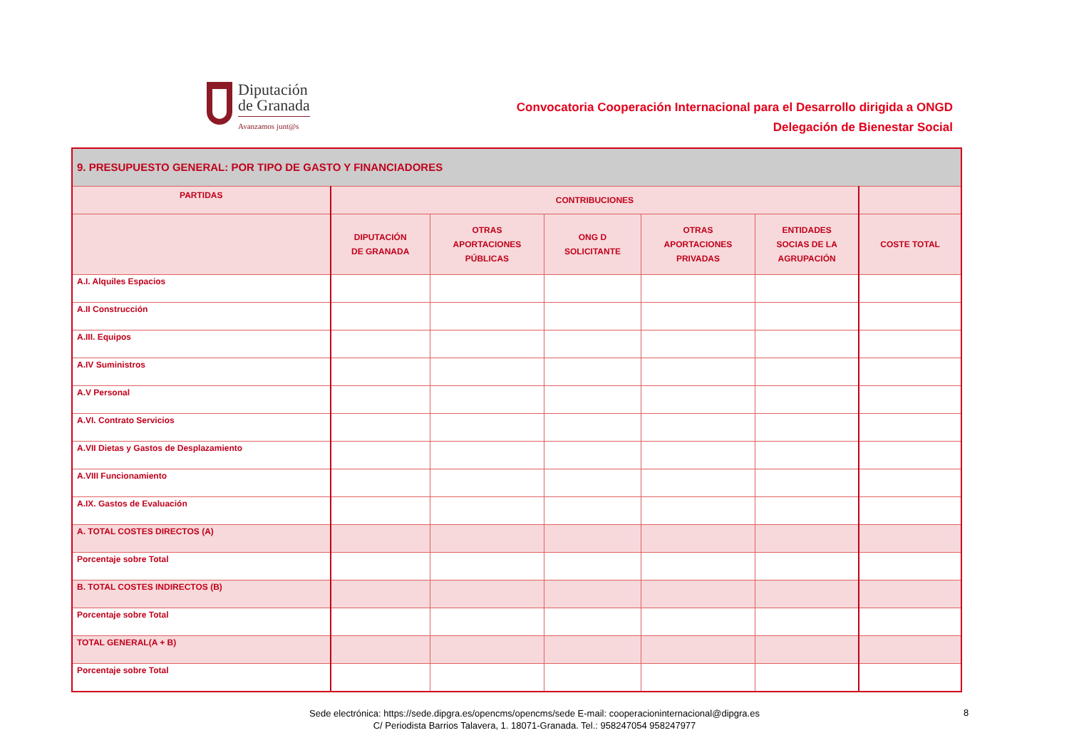Diputación
de Granada
Avanzamos junt@s
Convocatoria Cooperación Internacional para el Desarrollo dirigida a ONGD
Delegación de Bienestar Social
| 9. PRESUPUESTO GENERAL: POR TIPO DE GASTO Y FINANCIADORES | | | | | | |
| --- | --- | --- | --- | --- | --- | --- |
| PARTIDAS | CONTRIBUCIONES | | | | | |
| | DIPUTACIÓN DE GRANADA | OTRAS APORTACIONES PÚBLICAS | ONG D SOLICITANTE | OTRAS APORTACIONES PRIVADAS | ENTIDADES SOCIAS DE LA AGRUPACIÓN | COSTE TOTAL |
| A.I. Alquiles Espacios | | | | | | |
| A.II Construcción | | | | | | |
| A.III. Equipos | | | | | | |
| A.IV Suministros | | | | | | |
| A.V Personal | | | | | | |
| A.VI. Contrato Servicios | | | | | | |
| A.VII Dietas y Gastos de Desplazamiento | | | | | | |
| A.VIII Funcionamiento | | | | | | |
| A.IX. Gastos de Evaluación | | | | | | |
| A. TOTAL COSTES DIRECTOS (A) | | | | | | |
| Porcentaje sobre Total | | | | | | |
| B. TOTAL COSTES INDIRECTOS (B) | | | | | | |
| Porcentaje sobre Total | | | | | | |
| TOTAL GENERAL(A + B) | | | | | | |
| Porcentaje sobre Total | | | | | | |
Sede electrónica: https://sede.dipgra.es/opencms/opencms/sede E-mail: cooperacioninternacional@dipgra.es
C/ Periodista Barrios Talavera, 1. 18071-Granada. Tel.: 958247054 958247977
8